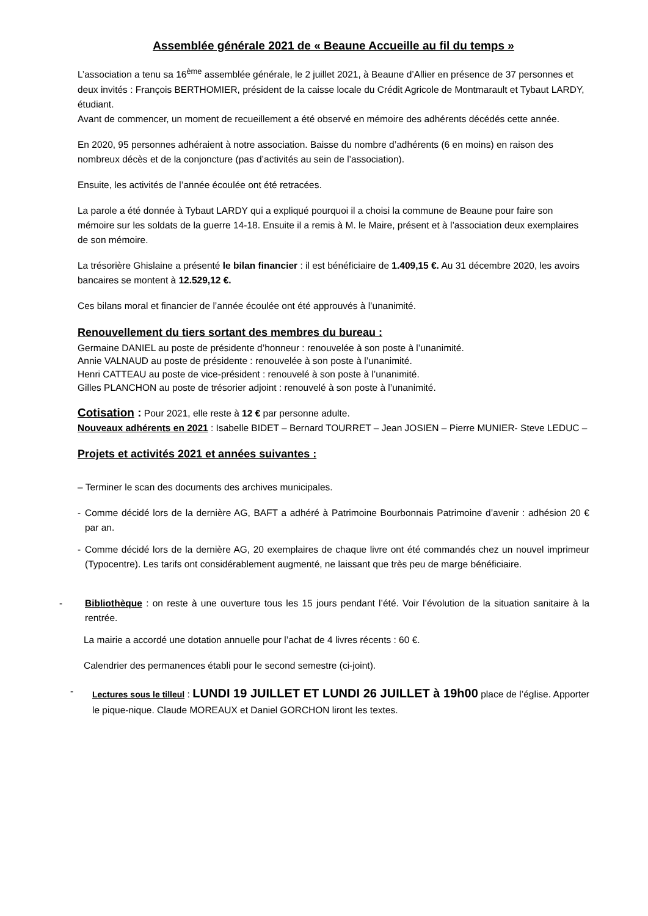Assemblée générale 2021 de « Beaune Accueille au fil du temps »
L’association a tenu sa 16<sup>ème</sup> assemblée générale, le 2 juillet 2021, à Beaune d’Allier en présence de 37 personnes et deux invités : François BERTHOMIER, président de la caisse locale du Crédit Agricole de Montmarault et Tybaut LARDY, étudiant.
Avant de commencer, un moment de recueillement a été observé en mémoire des adhérents décédés cette année.
En 2020, 95 personnes adhéraient à notre association. Baisse du nombre d’adhérents (6 en moins) en raison des nombreux décès et de la conjoncture (pas d’activités au sein de l’association).
Ensuite, les activités de l’année écoulée ont été retracées.
La parole a été donnée à Tybaut LARDY qui a expliqué pourquoi il a choisi la commune de Beaune pour faire son mémoire sur les soldats de la guerre 14-18. Ensuite il a remis à M. le Maire, présent et à l’association deux exemplaires de son mémoire.
La trésorière Ghislaine a présenté le bilan financier : il est bénéficiaire de 1.409,15 €. Au 31 décembre 2020, les avoirs bancaires se montent à 12.529,12 €.
Ces bilans moral et financier de l’année écoulée ont été approuvés à l’unanimité.
Renouvellement du tiers sortant des membres du bureau :
Germaine DANIEL au poste de présidente d’honneur : renouvelée à son poste à l’unanimité.
Annie VALNAUD au poste de présidente : renouvelée à son poste à l’unanimité.
Henri CATTEAU au poste de vice-président : renouvelé à son poste à l’unanimité.
Gilles PLANCHON au poste de trésorier adjoint : renouvelé à son poste à l’unanimité.
Cotisation : Pour 2021, elle reste à 12 € par personne adulte.
Nouveaux adhérents en 2021 : Isabelle BIDET – Bernard TOURRET – Jean JOSIEN – Pierre MUNIER- Steve LEDUC –
Projets et activités 2021 et années suivantes :
– Terminer le scan des documents des archives municipales.
- Comme décidé lors de la dernière AG, BAFT a adhéré à Patrimoine Bourbonnais Patrimoine d’avenir : adhésion 20 € par an.
- Comme décidé lors de la dernière AG, 20 exemplaires de chaque livre ont été commandés chez un nouvel imprimeur (Typocentre). Les tarifs ont considérablement augmenté, ne laissant que très peu de marge bénéficiaire.
- Bibliothèque : on reste à une ouverture tous les 15 jours pendant l’été. Voir l’évolution de la situation sanitaire à la rentrée.
La mairie a accordé une dotation annuelle pour l’achat de 4 livres récents : 60 €.
Calendrier des permanences établi pour le second semestre (ci-joint).
- Lectures sous le tilleul : LUNDI 19 JUILLET ET LUNDI 26 JUILLET à 19h00 place de l’église. Apporter le pique-nique. Claude MOREAUX et Daniel GORCHON liront les textes.